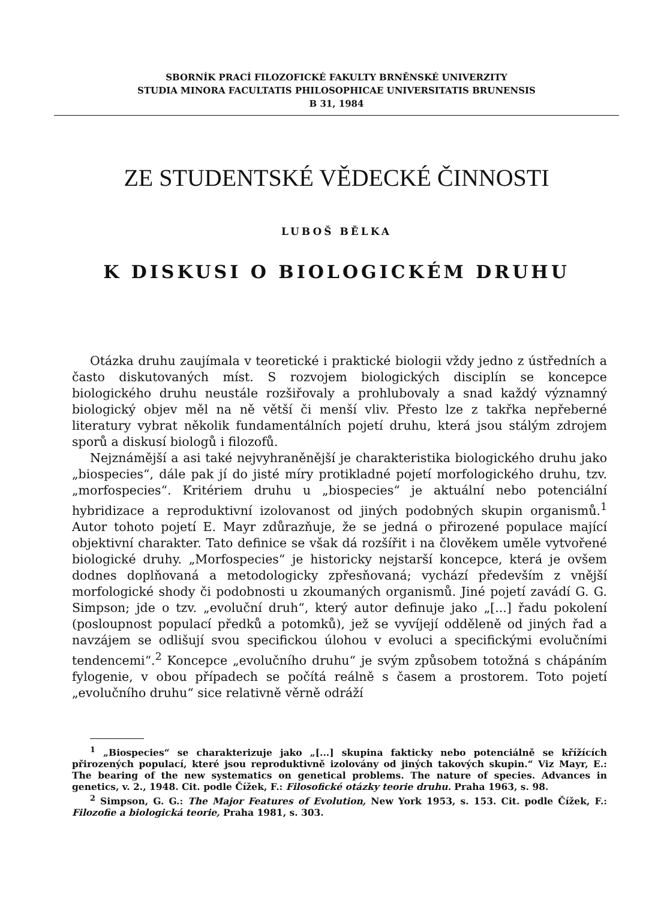SBORNÍK PRACÍ FILOZOFICKÉ FAKULTY BRNĚNSKÉ UNIVERZITY
STUDIA MINORA FACULTATIS PHILOSOPHICAE UNIVERSITATIS BRUNENSIS
B 31, 1984
ZE STUDENTSKÉ VĚDECKÉ ČINNOSTI
LUBOŠ BĚLKA
K DISKUSI O BIOLOGICKÉM DRUHU
Otázka druhu zaujímala v teoretické i praktické biologii vždy jedno z ústředních a často diskutovaných míst. S rozvojem biologických disciplín se koncepce biologického druhu neustále rozšiřovaly a prohlubovaly a snad každý významný biologický objev měl na ně větší či menší vliv. Přesto lze z takřka nepřeberné literatury vybrat několik fundamentálních pojetí druhu, která jsou stálým zdrojem sporů a diskusí biologů i filozofů.
Nejznámější a asi také nejvyhraněnější je charakteristika biologického druhu jako „biospecies“, dále pak jí do jisté míry protikladné pojetí morfologického druhu, tzv. „morfospecies“. Kritériem druhu u „biospecies“ je aktuální nebo potenciální hybridizace a reproduktivní izolovanost od jiných podobných skupin organismů.<sup>1</sup> Autor tohoto pojetí E. Mayr zdůrazňuje, že se jedná o přirozené populace mající objektivní charakter. Tato definice se však dá rozšířit i na člověkem uměle vytvořené biologické druhy. „Morfospecies“ je historicky nejstarší koncepce, která je ovšem dodnes doplňovaná a metodologicky zpřesňovaná; vychází především z vnější morfologické shody či podobnosti u zkoumaných organismů. Jiné pojetí zavádí G. G. Simpson; jde o tzv. „evoluční druh“, který autor definuje jako „[...] řadu pokolení (posloupnost populací předků a potomků), jež se vyvíjejí odděleně od jiných řad a navzájem se odlišují svou specifickou úlohou v evoluci a specifickými evolučními tendencemi“.<sup>2</sup> Koncepce „evolučního druhu“ je svým způsobem totožná s chápáním fylogenie, v obou případech se počítá reálně s časem a prostorem. Toto pojetí „evolučního druhu“ sice relativně věrně odráží
<sup>1</sup> „Biospecies“ se charakterizuje jako „[...] skupina fakticky nebo potenciálně se křížících přirozených populací, které jsou reproduktivně izolovány od jiných takových skupin.“ Viz Mayr, E.: The bearing of the new systematics on genetical problems. The nature of species. Advances in genetics, v. 2., 1948. Cit. podle Čížek, F.: Filosofické otázky teorie druhu. Praha 1963, s. 98.
<sup>2</sup> Simpson, G. G.: The Major Features of Evolution, New York 1953, s. 153. Cit. podle Čížek, F.: Filozofie a biologická teorie, Praha 1981, s. 303.